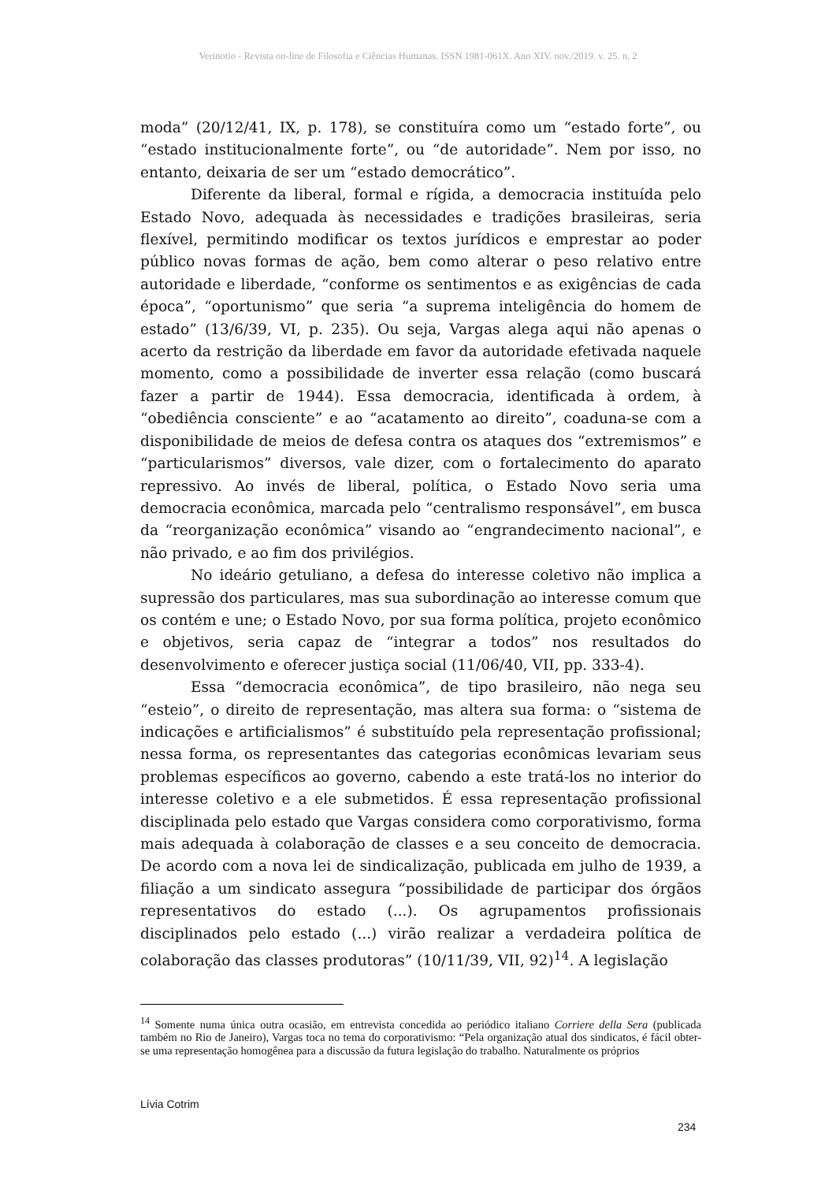Verinotio - Revista on-line de Filosofia e Ciências Humanas. ISSN 1981-061X. Ano XIV. nov./2019. v. 25. n. 2
moda” (20/12/41, IX, p. 178), se constituíra como um “estado forte”, ou “estado institucionalmente forte”, ou “de autoridade”. Nem por isso, no entanto, deixaria de ser um “estado democrático”.
Diferente da liberal, formal e rígida, a democracia instituída pelo Estado Novo, adequada às necessidades e tradições brasileiras, seria flexível, permitindo modificar os textos jurídicos e emprestar ao poder público novas formas de ação, bem como alterar o peso relativo entre autoridade e liberdade, “conforme os sentimentos e as exigências de cada época”, “oportunismo” que seria “a suprema inteligência do homem de estado” (13/6/39, VI, p. 235). Ou seja, Vargas alega aqui não apenas o acerto da restrição da liberdade em favor da autoridade efetivada naquele momento, como a possibilidade de inverter essa relação (como buscará fazer a partir de 1944). Essa democracia, identificada à ordem, à “obediência consciente” e ao “acatamento ao direito”, coaduna-se com a disponibilidade de meios de defesa contra os ataques dos “extremismos” e “particularismos” diversos, vale dizer, com o fortalecimento do aparato repressivo. Ao invés de liberal, política, o Estado Novo seria uma democracia econômica, marcada pelo “centralismo responsável”, em busca da “reorganização econômica” visando ao “engrandecimento nacional”, e não privado, e ao fim dos privilégios.
No ideário getuliano, a defesa do interesse coletivo não implica a supressão dos particulares, mas sua subordinação ao interesse comum que os contém e une; o Estado Novo, por sua forma política, projeto econômico e objetivos, seria capaz de “integrar a todos” nos resultados do desenvolvimento e oferecer justiça social (11/06/40, VII, pp. 333-4).
Essa “democracia econômica”, de tipo brasileiro, não nega seu “esteio”, o direito de representação, mas altera sua forma: o “sistema de indicações e artificialismos” é substituído pela representação profissional; nessa forma, os representantes das categorias econômicas levariam seus problemas específicos ao governo, cabendo a este tratá-los no interior do interesse coletivo e a ele submetidos. É essa representação profissional disciplinada pelo estado que Vargas considera como corporativismo, forma mais adequada à colaboração de classes e a seu conceito de democracia. De acordo com a nova lei de sindicalização, publicada em julho de 1939, a filiação a um sindicato assegura “possibilidade de participar dos órgãos representativos do estado (...). Os agrupamentos profissionais disciplinados pelo estado (...) virão realizar a verdadeira política de colaboração das classes produtoras” (10/11/39, VII, 92)<sup>14</sup>. A legislação
<sup>14</sup> Somente numa única outra ocasião, em entrevista concedida ao periódico italiano Corriere della Sera (publicada também no Rio de Janeiro), Vargas toca no tema do corporativismo: “Pela organização atual dos sindicatos, é fácil obter-se uma representação homogênea para a discussão da futura legislação do trabalho. Naturalmente os próprios
Lívia Cotrim
234